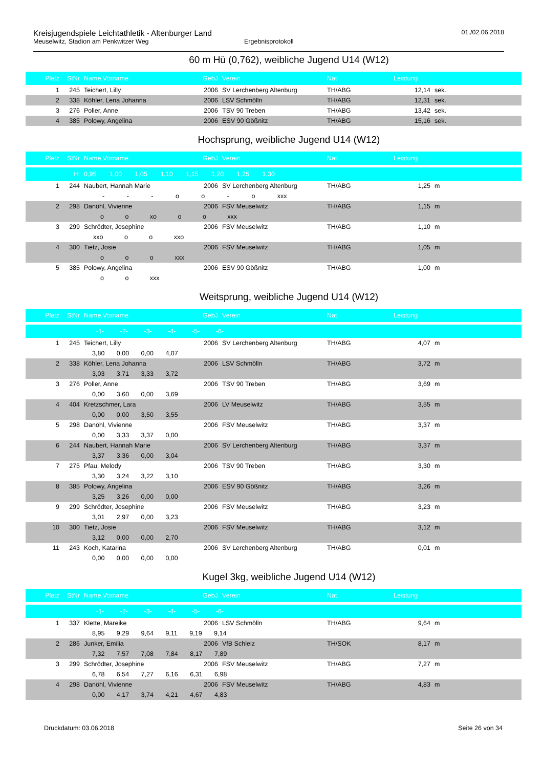Kreisjugendspiele Leichtathletik - Altenburger Land
Meuselwitz, Stadion am Penkwitzer Weg Ergebnisprotokoll
01./02.06.2018
60 m Hü (0,762), weibliche Jugend U14 (W12)
| Platz | StNr | Name,Vorname | GebJ | Verein | Nat. | Leistung | |
| --- | --- | --- | --- | --- | --- | --- | --- |
| 1 | 245 | Teichert, Lilly | 2006 | SV Lerchenberg Altenburg | TH/ABG | 12,14 | sek. |
| 2 | 338 | Köhler, Lena Johanna | 2006 | LSV Schmölln | TH/ABG | 12,31 | sek. |
| 3 | 276 | Poller, Anne | 2006 | TSV 90 Treben | TH/ABG | 13,42 | sek. |
| 4 | 385 | Polowy, Angelina | 2006 | ESV 90 Gößnitz | TH/ABG | 15,16 | sek. |
Hochsprung, weibliche Jugend U14 (W12)
| Platz | StNr | Name,Vorname | GebJ | Verein | Nat. | Leistung | |
| --- | --- | --- | --- | --- | --- | --- | --- |
| | H: | 0,95 1,00 1,05 1,10 1,15 1,20 1,25 1,30 | | | | | |
| 1 | 244 | Naubert, Hannah Marie | 2006 | SV Lerchenberg Altenburg | TH/ABG | 1,25 | m |
| | | - - - o o - o xxx | | | | | |
| 2 | 298 | Danöhl, Vivienne | 2006 | FSV Meuselwitz | TH/ABG | 1,15 | m |
| | | o o xo o o xxx | | | | | |
| 3 | 299 | Schrödter, Josephine | 2006 | FSV Meuselwitz | TH/ABG | 1,10 | m |
| | | xxo o o xxo | | | | | |
| 4 | 300 | Tietz, Josie | 2006 | FSV Meuselwitz | TH/ABG | 1,05 | m |
| | | o o o xxx | | | | | |
| 5 | 385 | Polowy, Angelina | 2006 | ESV 90 Gößnitz | TH/ABG | 1,00 | m |
| | | o o xxx | | | | | |
Weitsprung, weibliche Jugend U14 (W12)
| Platz | StNr | Name,Vorname | GebJ | Verein | Nat. | Leistung | |
| --- | --- | --- | --- | --- | --- | --- | --- |
| | | -1- -2- -3- -4- -5- -6- | | | | | |
| 1 | 245 | Teichert, Lilly | 2006 | SV Lerchenberg Altenburg | TH/ABG | 4,07 | m |
| | | 3,80 0,00 0,00 4,07 | | | | | |
| 2 | 338 | Köhler, Lena Johanna | 2006 | LSV Schmölln | TH/ABG | 3,72 | m |
| | | 3,03 3,71 3,33 3,72 | | | | | |
| 3 | 276 | Poller, Anne | 2006 | TSV 90 Treben | TH/ABG | 3,69 | m |
| | | 0,00 3,60 0,00 3,69 | | | | | |
| 4 | 404 | Kretzschmer, Lara | 2006 | LV Meuselwitz | TH/ABG | 3,55 | m |
| | | 0,00 0,00 3,50 3,55 | | | | | |
| 5 | 298 | Danöhl, Vivienne | 2006 | FSV Meuselwitz | TH/ABG | 3,37 | m |
| | | 0,00 3,33 3,37 0,00 | | | | | |
| 6 | 244 | Naubert, Hannah Marie | 2006 | SV Lerchenberg Altenburg | TH/ABG | 3,37 | m |
| | | 3,37 3,36 0,00 3,04 | | | | | |
| 7 | 275 | Pfau, Melody | 2006 | TSV 90 Treben | TH/ABG | 3,30 | m |
| | | 3,30 3,24 3,22 3,10 | | | | | |
| 8 | 385 | Polowy, Angelina | 2006 | ESV 90 Gößnitz | TH/ABG | 3,26 | m |
| | | 3,25 3,26 0,00 0,00 | | | | | |
| 9 | 299 | Schrödter, Josephine | 2006 | FSV Meuselwitz | TH/ABG | 3,23 | m |
| | | 3,01 2,97 0,00 3,23 | | | | | |
| 10 | 300 | Tietz, Josie | 2006 | FSV Meuselwitz | TH/ABG | 3,12 | m |
| | | 3,12 0,00 0,00 2,70 | | | | | |
| 11 | 243 | Koch, Katarina | 2006 | SV Lerchenberg Altenburg | TH/ABG | 0,01 | m |
| | | 0,00 0,00 0,00 0,00 | | | | | |
Kugel 3kg, weibliche Jugend U14 (W12)
| Platz | StNr | Name,Vorname | GebJ | Verein | Nat. | Leistung | |
| --- | --- | --- | --- | --- | --- | --- | --- |
| | | -1- -2- -3- -4- -5- -6- | | | | | |
| 1 | 337 | Klette, Mareike | 2006 | LSV Schmölln | TH/ABG | 9,64 | m |
| | | 8,95 9,29 9,64 9,11 9,19 9,14 | | | | | |
| 2 | 286 | Junker, Emilia | 2006 | VfB Schleiz | TH/SOK | 8,17 | m |
| | | 7,32 7,57 7,08 7,84 8,17 7,89 | | | | | |
| 3 | 299 | Schrödter, Josephine | 2006 | FSV Meuselwitz | TH/ABG | 7,27 | m |
| | | 6,78 6,54 7,27 6,16 6,31 6,98 | | | | | |
| 4 | 298 | Danöhl, Vivienne | 2006 | FSV Meuselwitz | TH/ABG | 4,83 | m |
| | | 0,00 4,17 3,74 4,21 4,67 4,83 | | | | | |
Druckdatum: 03.06.2018 Seite 26 von 34